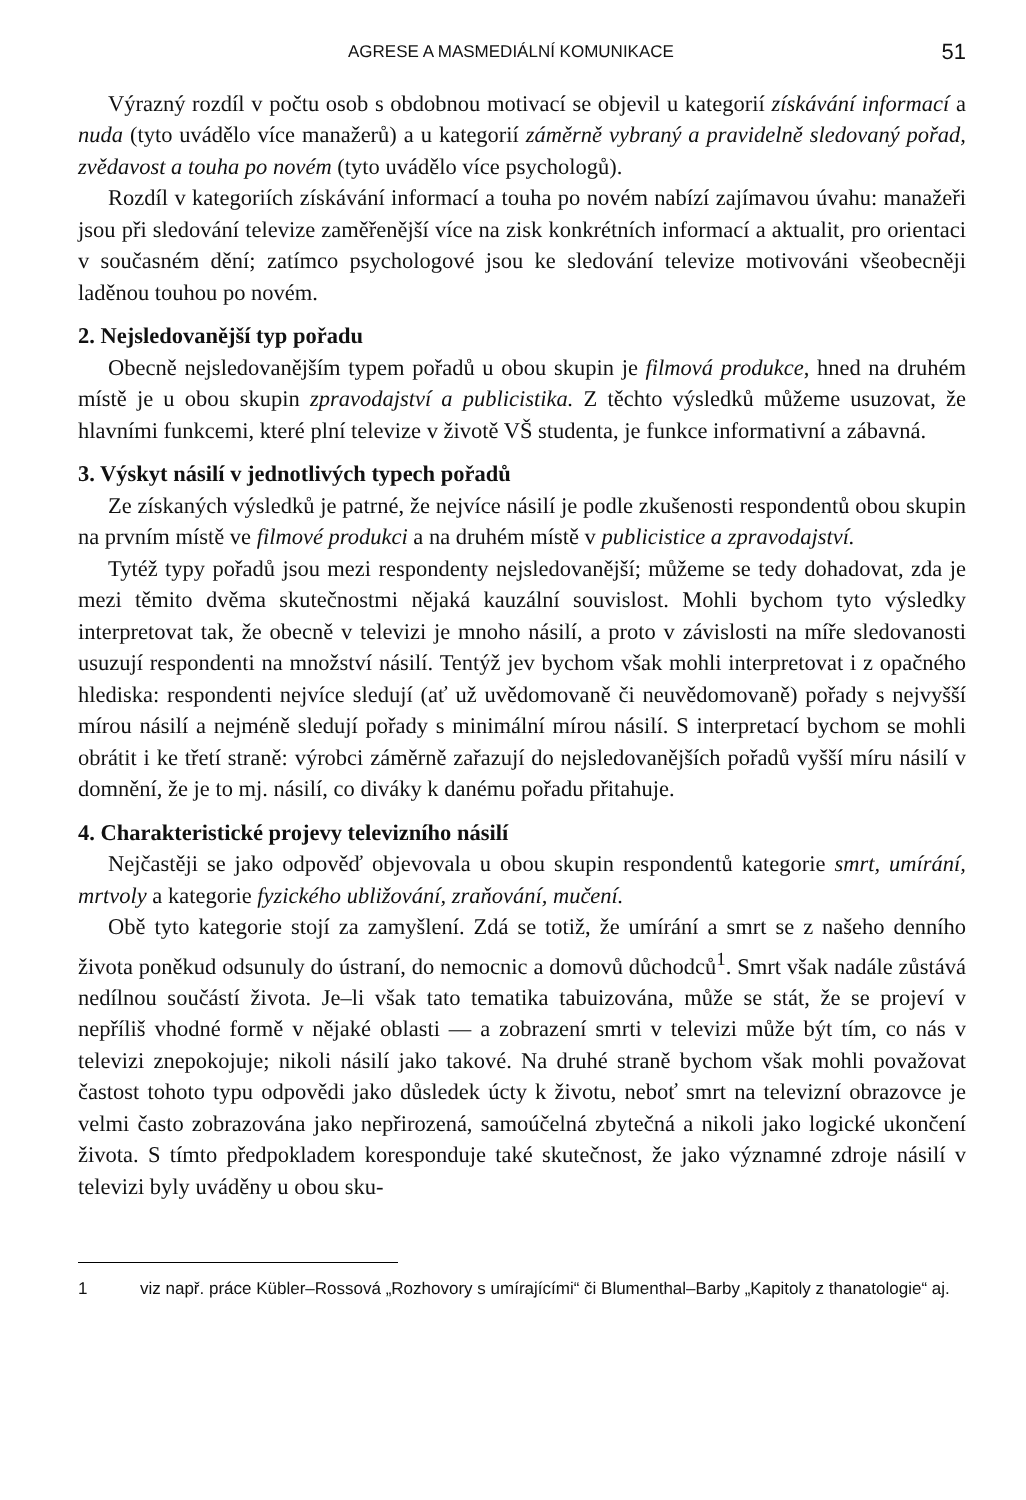AGRESE A MASMEDIÁLNÍ KOMUNIKACE 51
Výrazný rozdíl v počtu osob s obdobnou motivací se objevil u kategorií získávání informací a nuda (tyto uvádělo více manažerů) a u kategorií záměrně vybraný a pravidelně sledovaný pořad, zvědavost a touha po novém (tyto uvádělo více psychologů).
Rozdíl v kategoriích získávání informací a touha po novém nabízí zajímavou úvahu: manažeři jsou při sledování televize zaměřenější více na zisk konkrétních informací a aktualit, pro orientaci v současném dění; zatímco psychologové jsou ke sledování televize motivováni všeobecněji laděnou touhou po novém.
2. Nejsledovanější typ pořadu
Obecně nejsledovanějším typem pořadů u obou skupin je filmová produkce, hned na druhém místě je u obou skupin zpravodajství a publicistika. Z těchto výsledků můžeme usuzovat, že hlavními funkcemi, které plní televize v životě VŠ studenta, je funkce informativní a zábavná.
3. Výskyt násilí v jednotlivých typech pořadů
Ze získaných výsledků je patrné, že nejvíce násilí je podle zkušenosti respondentů obou skupin na prvním místě ve filmové produkci a na druhém místě v publicistice a zpravodajství.
Tytéž typy pořadů jsou mezi respondenty nejsledovanější; můžeme se tedy dohadovat, zda je mezi těmito dvěma skutečnostmi nějaká kauzální souvislost. Mohli bychom tyto výsledky interpretovat tak, že obecně v televizi je mnoho násilí, a proto v závislosti na míře sledovanosti usuzují respondenti na množství násilí. Tentýž jev bychom však mohli interpretovat i z opačného hlediska: respondenti nejvíce sledují (ať už uvědomovaně či neuvědomovaně) pořady s nejvyšší mírou násilí a nejméně sledují pořady s minimální mírou násilí. S interpretací bychom se mohli obrátit i ke třetí straně: výrobci záměrně zařazují do nejsledovanějších pořadů vyšší míru násilí v domnění, že je to mj. násilí, co diváky k danému pořadu přitahuje.
4. Charakteristické projevy televizního násilí
Nejčastěji se jako odpověď objevovala u obou skupin respondentů kategorie smrt, umírání, mrtvoly a kategorie fyzického ubližování, zraňování, mučení.
Obě tyto kategorie stojí za zamyšlení. Zdá se totiž, že umírání a smrt se z našeho denního života poněkud odsunuly do ústraní, do nemocnic a domovů důchodců<sup>1</sup>. Smrt však nadále zůstává nedílnou součástí života. Je–li však tato tematika tabuizována, může se stát, že se projeví v nepříliš vhodné formě v nějaké oblasti — a zobrazení smrti v televizi může být tím, co nás v televizi znepokojuje; nikoli násilí jako takové. Na druhé straně bychom však mohli považovat častost tohoto typu odpovědi jako důsledek úcty k životu, neboť smrt na televizní obrazovce je velmi často zobrazována jako nepřirozená, samoúčelná zbytečná a nikoli jako logické ukončení života. S tímto předpokladem koresponduje také skutečnost, že jako významné zdroje násilí v televizi byly uváděny u obou sku-
1 viz např. práce Kübler–Rossová „Rozhovory s umírajícími“ či Blumenthal–Barby „Kapitoly z thanatologie“ aj.